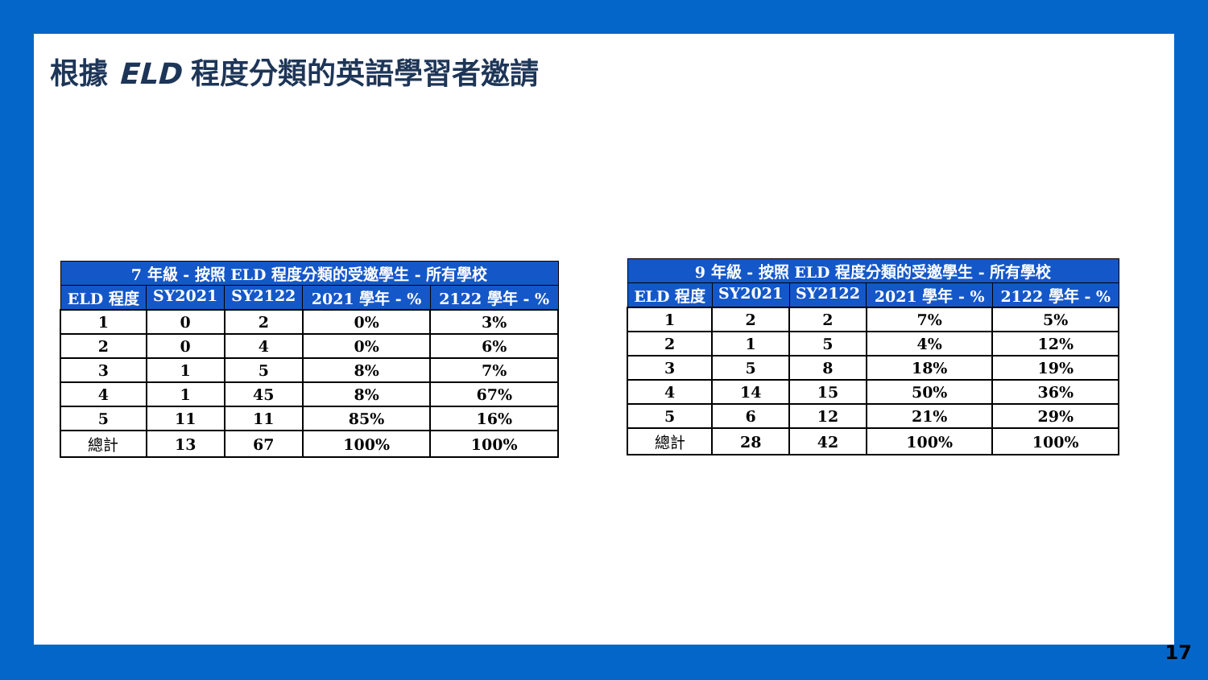根據 ELD 程度分類的英語學習者邀請
| 7 年級 - 按照 ELD 程度分類的受邀學生 - 所有學校 | | | | |
| --- | --- | --- | --- | --- |
| ELD 程度 | SY2021 | SY2122 | 2021 學年 - % | 2122 學年 - % |
| 1 | 0 | 2 | 0% | 3% |
| 2 | 0 | 4 | 0% | 6% |
| 3 | 1 | 5 | 8% | 7% |
| 4 | 1 | 45 | 8% | 67% |
| 5 | 11 | 11 | 85% | 16% |
| 總計 | 13 | 67 | 100% | 100% |
| 9 年級 - 按照 ELD 程度分類的受邀學生 - 所有學校 | | | | |
| --- | --- | --- | --- | --- |
| ELD 程度 | SY2021 | SY2122 | 2021 學年 - % | 2122 學年 - % |
| 1 | 2 | 2 | 7% | 5% |
| 2 | 1 | 5 | 4% | 12% |
| 3 | 5 | 8 | 18% | 19% |
| 4 | 14 | 15 | 50% | 36% |
| 5 | 6 | 12 | 21% | 29% |
| 總計 | 28 | 42 | 100% | 100% |
17